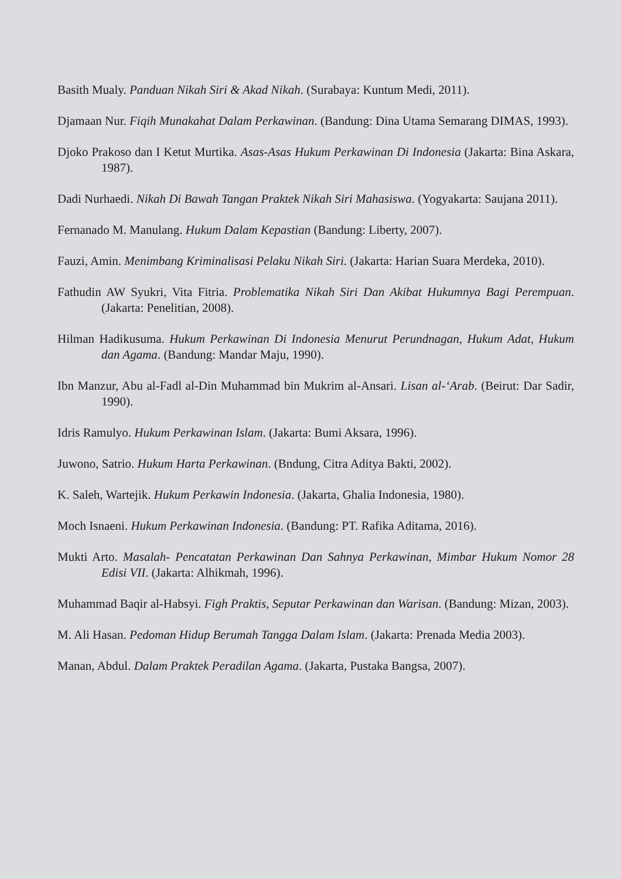Basith Mualy. Panduan Nikah Siri & Akad Nikah. (Surabaya: Kuntum Medi, 2011).
Djamaan Nur. Fiqih Munakahat Dalam Perkawinan. (Bandung: Dina Utama Semarang DIMAS, 1993).
Djoko Prakoso dan I Ketut Murtika. Asas-Asas Hukum Perkawinan Di Indonesia (Jakarta: Bina Askara, 1987).
Dadi Nurhaedi. Nikah Di Bawah Tangan Praktek Nikah Siri Mahasiswa. (Yogyakarta: Saujana 2011).
Fernanado M. Manulang. Hukum Dalam Kepastian (Bandung: Liberty, 2007).
Fauzi, Amin. Menimbang Kriminalisasi Pelaku Nikah Siri. (Jakarta: Harian Suara Merdeka, 2010).
Fathudin AW Syukri, Vita Fitria. Problematika Nikah Siri Dan Akibat Hukumnya Bagi Perempuan. (Jakarta: Penelitian, 2008).
Hilman Hadikusuma. Hukum Perkawinan Di Indonesia Menurut Perundnagan, Hukum Adat, Hukum dan Agama. (Bandung: Mandar Maju, 1990).
Ibn Manzur, Abu al-Fadl al-Din Muhammad bin Mukrim al-Ansari. Lisan al-‘Arab. (Beirut: Dar Sadir, 1990).
Idris Ramulyo. Hukum Perkawinan Islam. (Jakarta: Bumi Aksara, 1996).
Juwono, Satrio. Hukum Harta Perkawinan. (Bndung, Citra Aditya Bakti, 2002).
K. Saleh, Wartejik. Hukum Perkawin Indonesia. (Jakarta, Ghalia Indonesia, 1980).
Moch Isnaeni. Hukum Perkawinan Indonesia. (Bandung: PT. Rafika Aditama, 2016).
Mukti Arto. Masalah- Pencatatan Perkawinan Dan Sahnya Perkawinan, Mimbar Hukum Nomor 28 Edisi VII. (Jakarta: Alhikmah, 1996).
Muhammad Baqir al-Habsyi. Figh Praktis, Seputar Perkawinan dan Warisan. (Bandung: Mizan, 2003).
M. Ali Hasan. Pedoman Hidup Berumah Tangga Dalam Islam. (Jakarta: Prenada Media 2003).
Manan, Abdul. Dalam Praktek Peradilan Agama. (Jakarta, Pustaka Bangsa, 2007).